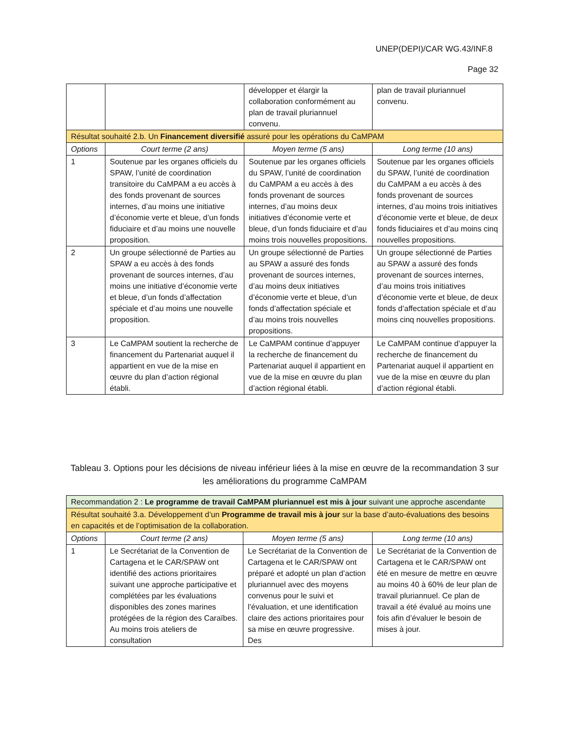UNEP(DEPI)/CAR WG.43/INF.8
Page 32
| | | développer et élargir la collaboration conformément au plan de travail pluriannuel convenu. | plan de travail pluriannuel convenu. |
| Résultat souhaité 2.b. Un Financement diversifié assuré pour les opérations du CaMPAM | | | |
| Options | Court terme (2 ans) | Moyen terme (5 ans) | Long terme (10 ans) |
| 1 | Soutenue par les organes officiels du SPAW, l’unité de coordination transitoire du CaMPAM a eu accès à des fonds provenant de sources internes, d’au moins une initiative d’économie verte et bleue, d’un fonds fiduciaire et d’au moins une nouvelle proposition. | Soutenue par les organes officiels du SPAW, l’unité de coordination du CaMPAM a eu accès à des fonds provenant de sources internes, d’au moins deux initiatives d’économie verte et bleue, d’un fonds fiduciaire et d’au moins trois nouvelles propositions. | Soutenue par les organes officiels du SPAW, l’unité de coordination du CaMPAM a eu accès à des fonds provenant de sources internes, d’au moins trois initiatives d’économie verte et bleue, de deux fonds fiduciaires et d’au moins cinq nouvelles propositions. |
| 2 | Un groupe sélectionné de Parties au SPAW a eu accès à des fonds provenant de sources internes, d’au moins une initiative d’économie verte et bleue, d’un fonds d’affectation spéciale et d’au moins une nouvelle proposition. | Un groupe sélectionné de Parties au SPAW a assuré des fonds provenant de sources internes, d’au moins deux initiatives d’économie verte et bleue, d’un fonds d’affectation spéciale et d’au moins trois nouvelles propositions. | Un groupe sélectionné de Parties au SPAW a assuré des fonds provenant de sources internes, d’au moins trois initiatives d’économie verte et bleue, de deux fonds d’affectation spéciale et d’au moins cinq nouvelles propositions. |
| 3 | Le CaMPAM soutient la recherche de financement du Partenariat auquel il appartient en vue de la mise en œuvre du plan d’action régional établi. | Le CaMPAM continue d’appuyer la recherche de financement du Partenariat auquel il appartient en vue de la mise en œuvre du plan d’action régional établi. | Le CaMPAM continue d’appuyer la recherche de financement du Partenariat auquel il appartient en vue de la mise en œuvre du plan d’action régional établi. |
Tableau 3. Options pour les décisions de niveau inférieur liées à la mise en œuvre de la recommandation 3 sur les améliorations du programme CaMPAM
| Recommandation 2 : Le programme de travail CaMPAM pluriannuel est mis à jour suivant une approche ascendante | | | |
| Résultat souhaité 3.a. Développement d’un Programme de travail mis à jour sur la base d’auto-évaluations des besoins en capacités et de l’optimisation de la collaboration. | | | |
| Options | Court terme (2 ans) | Moyen terme (5 ans) | Long terme (10 ans) |
| 1 | Le Secrétariat de la Convention de Cartagena et le CAR/SPAW ont identifié des actions prioritaires suivant une approche participative et complétées par les évaluations disponibles des zones marines protégées de la région des Caraïbes. Au moins trois ateliers de consultation | Le Secrétariat de la Convention de Cartagena et le CAR/SPAW ont préparé et adopté un plan d’action pluriannuel avec des moyens convenus pour le suivi et l’évaluation, et une identification claire des actions prioritaires pour sa mise en œuvre progressive. Des | Le Secrétariat de la Convention de Cartagena et le CAR/SPAW ont été en mesure de mettre en œuvre au moins 40 à 60% de leur plan de travail pluriannuel. Ce plan de travail a été évalué au moins une fois afin d’évaluer le besoin de mises à jour. |